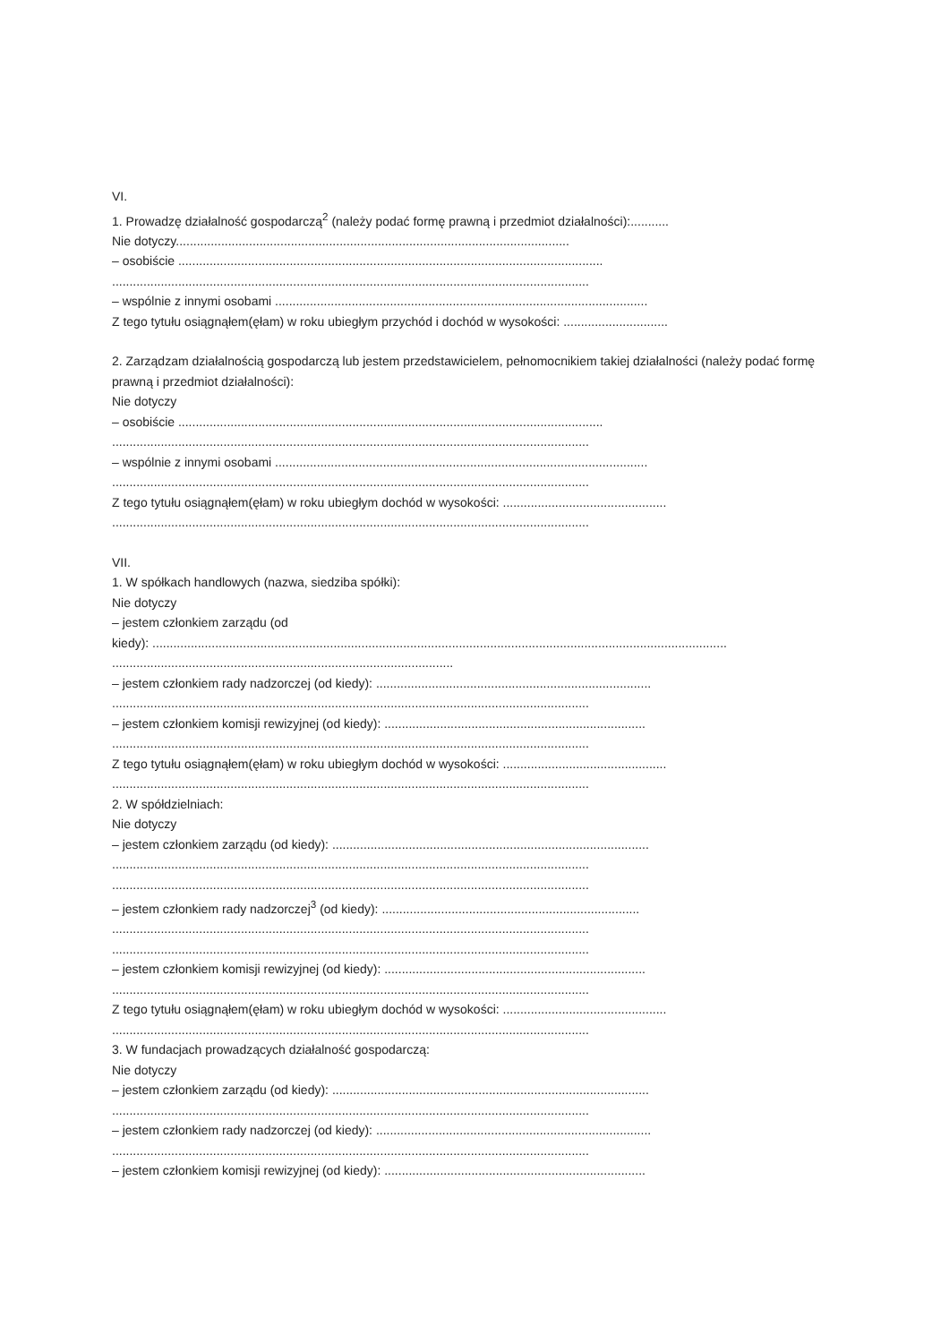VI.
1. Prowadzę działalność gospodarczą<sup>2</sup> (należy podać formę prawną i przedmiot działalności):...........
Nie dotyczy.................................................................................................................
– osobiście ..........................................................................................................................
.........................................................................................................................................
– wspólnie z innymi osobami ...........................................................................................................
Z tego tytułu osiągnąłem(ęłam) w roku ubiegłym przychód i dochód w wysokości: ..............................
2. Zarządzam działalnością gospodarczą lub jestem przedstawicielem, pełnomocnikiem takiej działalności (należy podać formę prawną i przedmiot działalności):
Nie dotyczy
– osobiście ..........................................................................................................................
.........................................................................................................................................
– wspólnie z innymi osobami ...........................................................................................................
.........................................................................................................................................
Z tego tytułu osiągnąłem(ęłam) w roku ubiegłym dochód w wysokości: ...............................................
.........................................................................................................................................
VII.
1. W spółkach handlowych (nazwa, siedziba spółki):
Nie dotyczy
– jestem członkiem zarządu (od
kiedy): .....................................................................................................................................................................
.....................................................................................................
– jestem członkiem rady nadzorczej (od kiedy): ...............................................................................
.........................................................................................................................................
– jestem członkiem komisji rewizyjnej (od kiedy): ...........................................................................
.........................................................................................................................................
Z tego tytułu osiągnąłem(ęłam) w roku ubiegłym dochód w wysokości: ...............................................
.........................................................................................................................................
2. W spółdzielniach:
Nie dotyczy
– jestem członkiem zarządu (od kiedy): ...........................................................................................
.........................................................................................................................................
.........................................................................................................................................
– jestem członkiem rady nadzorczej<sup>3</sup> (od kiedy): ..........................................................................
.........................................................................................................................................
.........................................................................................................................................
– jestem członkiem komisji rewizyjnej (od kiedy): ...........................................................................
.........................................................................................................................................
Z tego tytułu osiągnąłem(ęłam) w roku ubiegłym dochód w wysokości: ...............................................
.........................................................................................................................................
3. W fundacjach prowadzących działalność gospodarczą:
Nie dotyczy
– jestem członkiem zarządu (od kiedy): ...........................................................................................
.........................................................................................................................................
– jestem członkiem rady nadzorczej (od kiedy): ...............................................................................
.........................................................................................................................................
– jestem członkiem komisji rewizyjnej (od kiedy): ...........................................................................